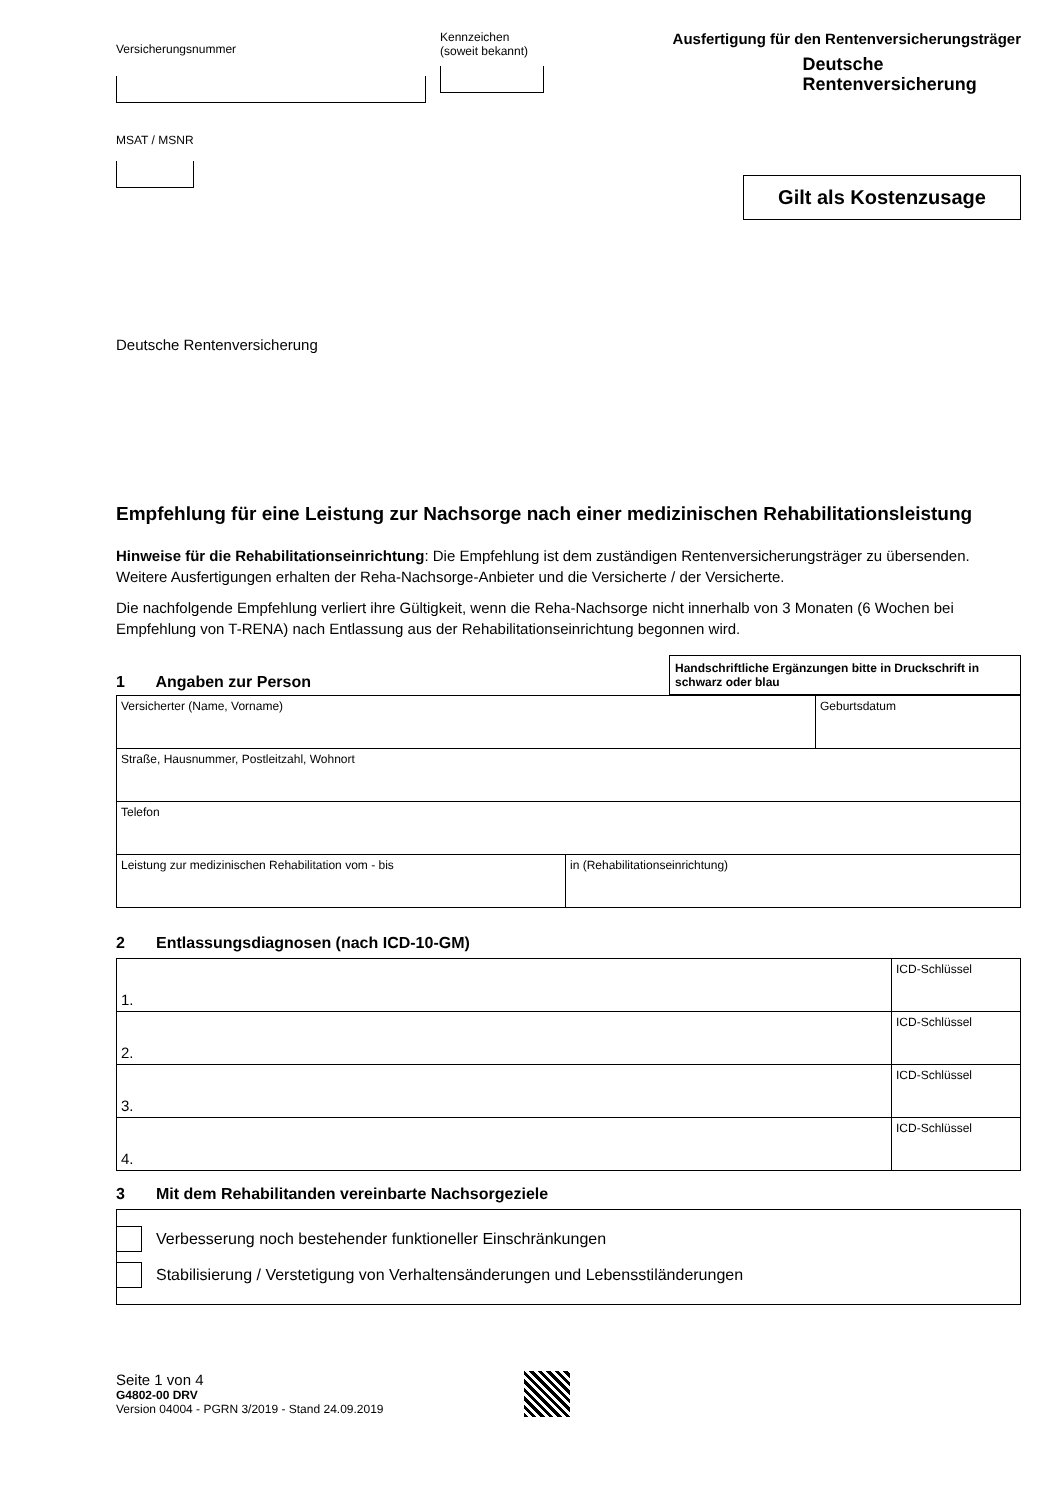Versicherungsnummer
Kennzeichen
(soweit bekannt)
MSAT / MSNR
Ausfertigung für den Rentenversicherungsträger
Deutsche
Rentenversicherung
Gilt als Kostenzusage
Deutsche Rentenversicherung
Empfehlung für eine Leistung zur Nachsorge nach einer medizinischen Rehabilitationsleistung
Hinweise für die Rehabilitationseinrichtung: Die Empfehlung ist dem zuständigen Rentenversicherungsträger zu übersenden. Weitere Ausfertigungen erhalten der Reha-Nachsorge-Anbieter und die Versicherte / der Versicherte.
Die nachfolgende Empfehlung verliert ihre Gültigkeit, wenn die Reha-Nachsorge nicht innerhalb von 3 Monaten (6 Wochen bei Empfehlung von T-RENA) nach Entlassung aus der Rehabilitationseinrichtung begonnen wird.
1 Angaben zur Person
Handschriftliche Ergänzungen bitte in Druckschrift in schwarz oder blau
| Versicherter (Name, Vorname) | | Geburtsdatum |
| Straße, Hausnummer, Postleitzahl, Wohnort | | |
| Telefon | | |
| Leistung zur medizinischen Rehabilitation vom - bis | in (Rehabilitationseinrichtung) | |
2 Entlassungsdiagnosen (nach ICD-10-GM)
| 1. | ICD-Schlüssel |
| 2. | ICD-Schlüssel |
| 3. | ICD-Schlüssel |
| 4. | ICD-Schlüssel |
3 Mit dem Rehabilitanden vereinbarte Nachsorgeziele
Verbesserung noch bestehender funktioneller Einschränkungen
Stabilisierung / Verstetigung von Verhaltensänderungen und Lebensstiländerungen
Seite 1 von 4
G4802-00 DRV
Version 04004 - PGRN 3/2019 - Stand 24.09.2019